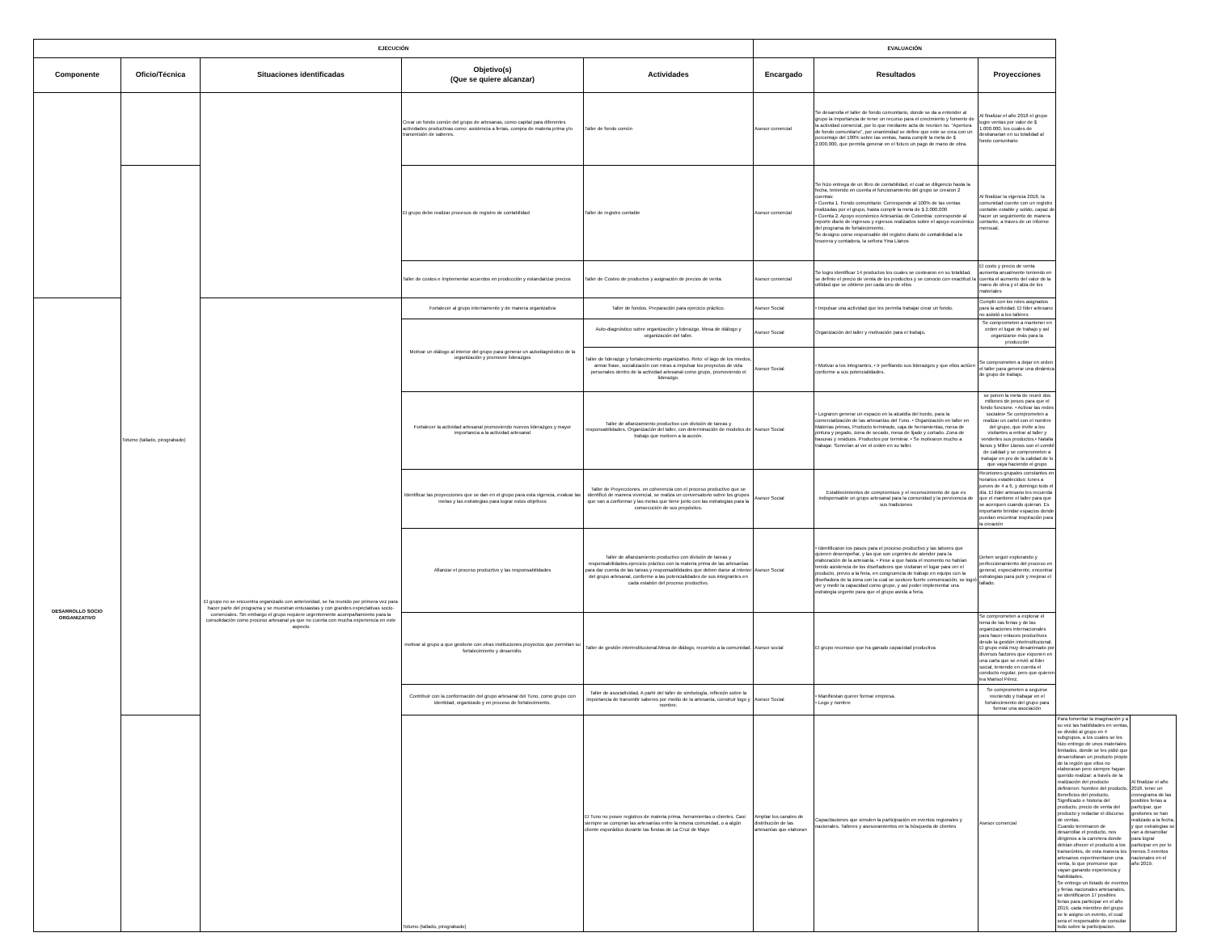| EJECUCIÓN | | | | | EVALUACIÓN | | | | |
| --- | --- | --- | --- | --- | --- | --- | --- | --- | --- |
| Componente | Oficio/Técnica | Situaciones identificadas | Objetivo(s) (Que se quiere alcanzar) | Actividades | Encargado | Resultados | Proyecciones | | |
| | | | Crear un fondo común del grupo de artesanas, como capital para diferentes actividades productivas como: asistencia a ferias, compra de materia prima y/o transmisión de saberes. | Taller de fondo común | Asesor comercial | Se desarrolla el taller de fondo comunitario, donde se da a entender al grupo la importancia de tener un recurso para el crecimiento y fomento de la actividad comercial, por lo que mediante acta de reunion no. "Apertura de fondo comunitario", por unanimidad se define que este se crea con un porcentaje del 100% sobre las ventas, hasta cumplir la meta de $ 2.000.000, que permita generar en el futuro un pago de mano de obra. | Al finalizar el año 2018 el grupo logre ventas por valor de $ 1.000.000, los cuales de destianarian en su totalidad al fondo comunitario | | |
| | Totumo (tallado, pirograbado) | | El grupo debe realizar procesos de registro de contabilidad | Taller de registro contable | Asesor comercial | Se hizo entrega de un libro de contabilidad, el cual se diligencio hasta la fecha, teniendo en cuenta el funcionamiento del grupo se crearon 2 cuentas: • Cuenta 1. Fondo comunitario: Corresponde al 100% de las ventas realizadas por el grupo, hasta cumplir la meta de $ 2.000.000 • Cuenta 2. Apoyo económico Artesanías de Colombia: corresponde al reporte diario de ingresos y egresos realizados sobre el apoyo económico del programa de fortalecimiento. Se designo como responsable del registro diario de contabilidad a la tesorera y contadora, la señora Yina Llanos | Al finalizar la vigencia 2018, la comunidad cuente con un registro contable estable y solido, capaz de hacer un seguimiento de manera contante, a traves de un informe mensual. | | |
| | | | Taller de costos e Implementar acuerdos en producción y estandarizar precios | Taller de Costeo de productos y asignación de precios de venta | Asesor comercial | Se logro identificar 14 productos los cuales se costearon en su totalidad, se definio el precio de venta de los productos y se conocio con exactitud la utilidad que se obtiene por cada uno de ellos | El costo y precio de venta aumenta anualmente teniendo en cuenta el aumento del valor de la mano de obra y el alza de los materiales | | |
| DESARROLLO SOCIO ORGANIZATIVO | | El grupo no se encuentra organizado con anterioridad, se ha reunido por primera vez para hacer parte del programa y se muestran entusiastas y con grandes expectativas socio-comerciales. Sin embargo el grupo requiere urgentemente acompañamiento para la consolidación como proceso artesanal ya que no cuenta con mucha experiencia en este aspecto | Fortalecer al grupo internamente y de manera organizativa | Taller de fondos. Preparación para ejercicio práctico. | Asesor Social | • Impulsar una actividad que les permita trabajar crear un fondo. | Cumplir con los roles asignados para la actividad. El líder artesano no asistió a los talleres | | |
| | | | Motivar un diálogo al interior del grupo para generar un autodiagnóstico de la organización y promover liderazgos | Auto-diagnóstico sobre organización y liderazgo. Mesa de diálogo y organización del taller. | Asesor Social | Organización del taller y motivación para el trabajo. | Se comprometen a mantener en orden el lugar de trabajo y así organizarse más para la producción | | |
| | | | | Taller de liderazgo y fortalecimiento organizativo. Reto: el lago de los miedos, armar frase, socialización con miras a impulsar los proyectos de vida personales dentro de la actividad artesanal como grupo, promoviendo el liderazgo. | Asesor Social | • Motivar a los integrantes, • Ir perfilando sus liderazgos y que ellos actúen conforme a sus potencialidades. | Se comprometen a dejar en orden el taller para generar una dinámica de grupo de trabajo. | | |
| | | | Fortalecer la actividad artesanal promoviendo nuevos liderazgos y mayor importancia a la actividad artesanal | Taller de afianzamiento productivo con división de tareas y responsabilidades. Organización del taller, con determinación de modelos de trabajo que motiven a la acción. | Asesor Social | • Lograron generar un espacio en la alcaldía del bordo, para la comercialización de las artesanías del Tuno. • Organización en taller en Materias primas, Producto terminado, caja de herramientas, mesa de pintura y pegado, zona de secado, mesa de lijado y cortado. Zona de basuras y residuos. Productos por terminar. • Se motivaron mucho a trabajar. Sonreían al ver el orden en su taller. | se ponen la meta de reunir dos millones de pesos para que el fondo funcione. • Activar las redes sociales• Se comprometen a realizar un cartel con el nombre del grupo, que invite a los visitantes a entrar al taller y venderles sus productos.• Natalia llanos y Miller Llanos son el comité de calidad y se comprometen a trabajar en pro de la calidad de lo que vaya haciendo el grupo | | |
| | | | Identificar las proyecciones que se dan en el grupo para esta vigencia, evaluar las metas y las estrategias para lograr estos objetivos | Taller de Proyecciones. en coherencia con el proceso productivo que se identificó de manera vivencial, se realiza un conversatorio sobre los grupos que van a conformar y las metas que tiene junto con las estrategias para la consecución de sus propósitos. | Asesor Social | Establecimientos de compromisos y el reconocimiento de que es indispensable un grupo artesanal para la comunidad y la pervivencia de sus tradiciones | Reuniones grupales constantes en horarios establecidos: lunes a jueves de 4 a 6, y domingo todo el día. El líder artesano les recuerda que el mantiene el taller para que se acerquen cuando quieran. Es importante brindar espacios donde puedan encontrar inspiración para la creación | | |
| | | | Afianzar el proceso productivo y las responsabilidades | Taller de afianzamiento productivo con división de tareas y responsabilidades.ejercicio práctico con la materia prima de las artesanías para dar cuenta de las tareas y responsabilidades que deben darse al interior del grupo artesanal, conforme a las potencialidades de sus integrantes en cada eslabón del proceso productivo. | Asesor Social | • Identificaron los pasos para el proceso productivo y las labores que quieren desempeñar, y las que son urgentes de atender para la elaboración de la artesanía. • Pese a que hasta el momento no habían tenido asistencia de los diseñadores que visitaran el lugar para ver el producto, previo a la feria, en congruencia de trabajo en equipo con la diseñadora de la zona con la cual se sostuvo fuerte comunicación, se logró ver y medir la capacidad como grupo, y así poder implementar una estrategia urgente para que el grupo asista a feria. | Deben seguir explorando y perfeccionamiento del proceso en general, especialmente, encontrar estrategias para pulir y mejorar el tallado. | | |
| | | | motivar al grupo a que gestione con otras instituciones proyectos que permitan su fortalecimiento y desarrollo. | Taller de gestión interinstitucional.Mesa de diálogo, recorrido a la comunidad. | Asesor social | El grupo reconoce que ha ganado capacidad productiva | Se comprometen a explorar el tema de las ferias y de las organizaciones internacionales para hacer enlaces productivos desde la gestión interinstitucional. El grupo está muy desanimado por diversos factores que exponen en una carta que se envió al líder social, teniendo en cuenta el conducto regular, pero que quieren lea Marisol Pérez. | | |
| | | | Contribuir con la conformación del grupo artesanal del Tuno, como grupo con identidad, organizado y en proceso de fortalecimiento. | Taller de asociatividad, A partir del taller de simbología, reflexión sobre la importancia de transmitir saberes por medio de la artesanía, construir logo y nombre. | Asesor Social | • Manifiestan querer formar empresa. • Logo y nombre | Se comprometen a seguirse reuniendo y trabajar en el fortalecimiento del grupo para formar una asociación | | |
| | | | Totumo (tallado, pirograbado) | El Tuno no posee registros de materia prima, herramientas o clientes. Casi siempre se compran las artesanías entre la misma comunidad, o a algún cliente esporádico durante las fiestas de La Cruz de Mayo | Ampliar los canales de distribución de las artesanías que elaboran | Capacitaciones que simulen la participación en eventos regionales y nacionales. Talleres y asesoramientos en la búsqueda de clientes | Asesor comercial | Para fomentar la imaginación y a su vez las habilidades en ventas, se dividió al grupo en 4 subgrupos, a los cuales se les hizo entrego de unos materiales limitados, donde se les pidió que desarrollaran un producto propio de la región que ellos no elaboraran pero siempre hayan querido realizar; a través de la realización del producto definieron: Nombre del producto, Beneficios del producto, Significado e historia del producto, precio de venta del producto y redactar el discurso de ventas. Cuando terminaron de desarrollar el producto, nos dirigimos a la carretera donde debían ofrecer el producto a los transeúntes, de esta manera los artesanos experimentaron una venta, lo que promueve que vayan ganando experiencia y habilidades. Se entrego un listado de eventos y ferias nacionales artesanales, se identificaron 17 posibles ferias para participar en el año 2019, cada miembro del grupo se le asigno un evento, el cual sera el responsable de consular todo sobre la participacion. | Al finalizar el año 2018, tener un cronograma de las posibles ferias a participar, que gestiones se han realizado a la fecha, y que estrategias se van a desarrollar para lograr participar en por lo menos 3 eventos nacionales en el año 2019. |